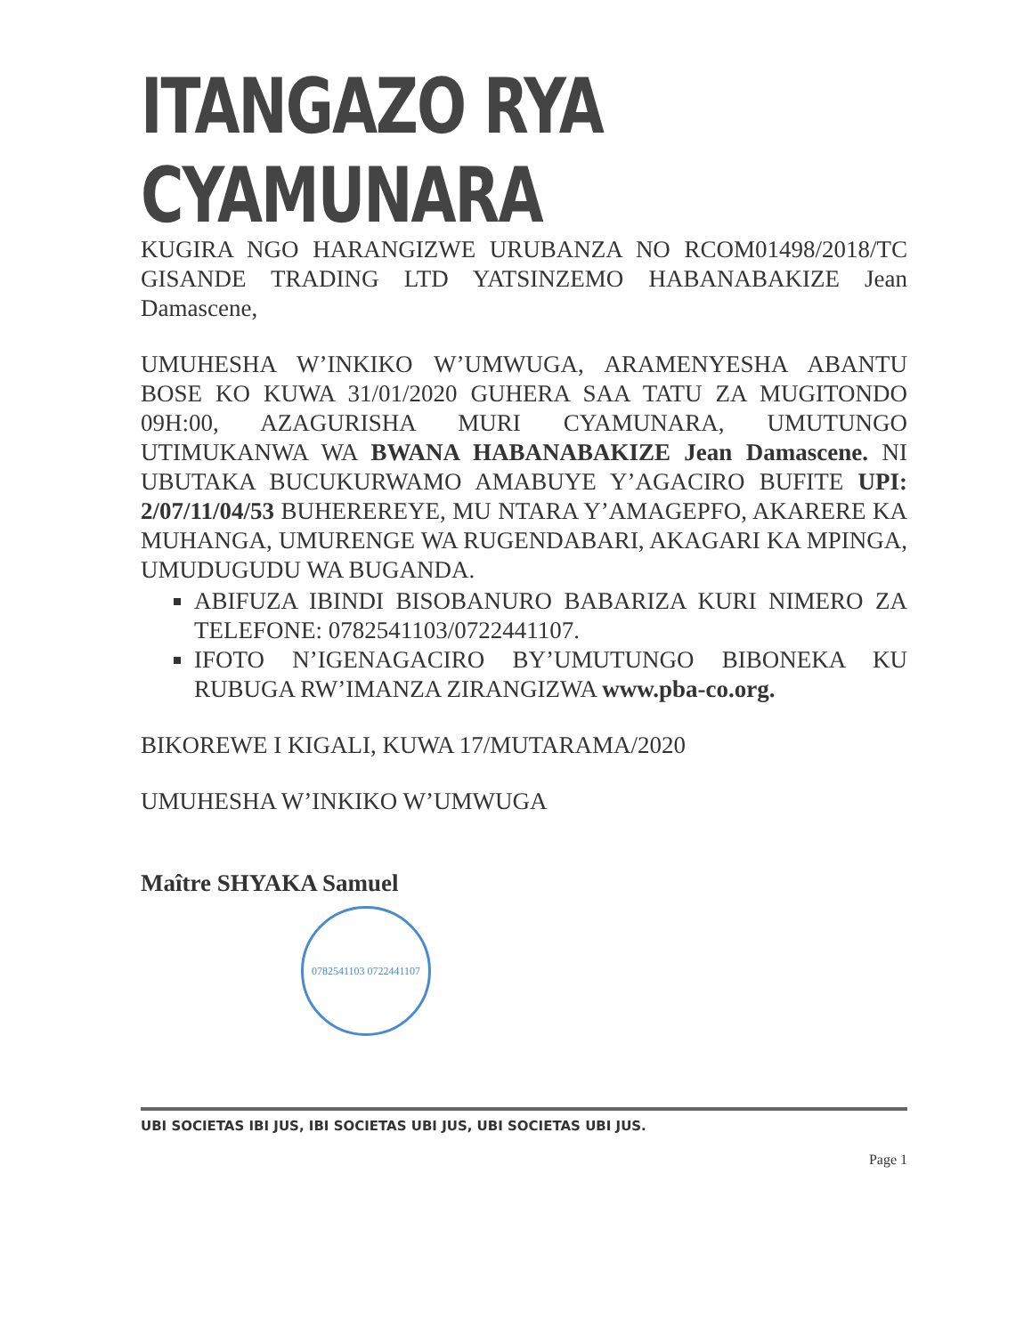ITANGAZO RYA CYAMUNARA
KUGIRA NGO HARANGIZWE URUBANZA NO RCOM01498/2018/TC GISANDE TRADING LTD YATSINZEMO HABANABAKIZE Jean Damascene,
UMUHESHA W’INKIKO W’UMWUGA, ARAMENYESHA ABANTU BOSE KO KUWA 31/01/2020 GUHERA SAA TATU ZA MUGITONDO 09H:00, AZAGURISHA MURI CYAMUNARA, UMUTUNGO UTIMUKANWA WA BWANA HABANABAKIZE Jean Damascene. NI UBUTAKA BUCUKURWAMO AMABUYE Y’AGACIRO BUFITE UPI: 2/07/11/04/53 BUHEREREYE, MU NTARA Y’AMAGEPFO, AKARERE KA MUHANGA, UMURENGE WA RUGENDABARI, AKAGARI KA MPINGA, UMUDUGUDU WA BUGANDA.
ABIFUZA IBINDI BISOBANURO BABARIZA KURI NIMERO ZA TELEFONE: 0782541103/0722441107.
IFOTO N’IGENAGACIRO BY’UMUTUNGO BIBONEKA KU RUBUGA RW’IMANZA ZIRANGIZWA www.pba-co.org.
BIKOREWE I KIGALI, KUWA 17/MUTARAMA/2020
UMUHESHA W’INKIKO W’UMWUGA
Maître SHYAKA Samuel
0782541103 0722441107
UBI SOCIETAS IBI JUS, IBI SOCIETAS UBI JUS, UBI SOCIETAS UBI JUS.
Page 1